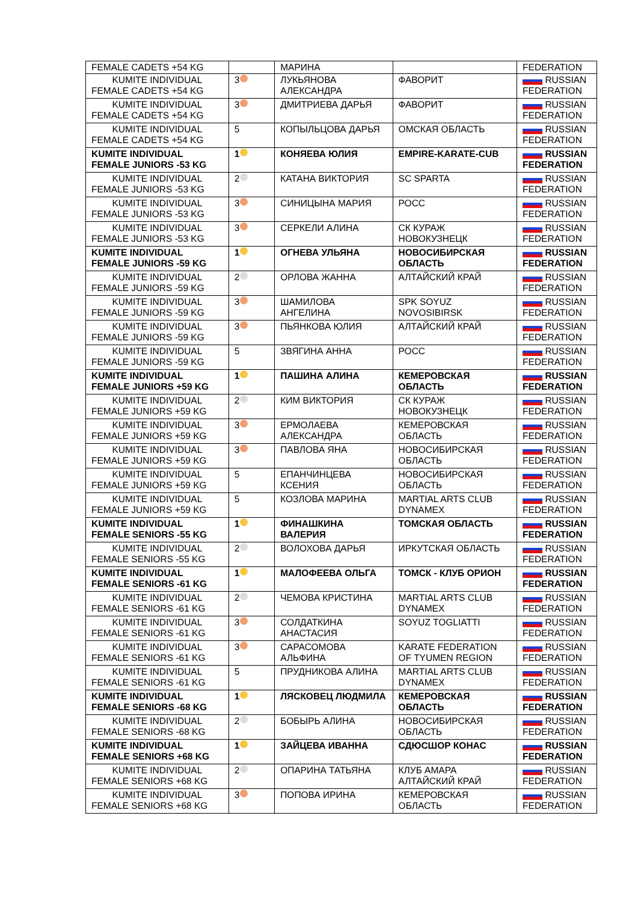| FEMALE CADETS +54 KG | | МАРИНА | | FEDERATION |
| KUMITE INDIVIDUAL FEMALE CADETS +54 KG | 3 | ЛУКЬЯНОВА АЛЕКСАНДРА | ФАВОРИТ | RUSSIAN FEDERATION |
| KUMITE INDIVIDUAL FEMALE CADETS +54 KG | 3 | ДМИТРИЕВА ДАРЬЯ | ФАВОРИТ | RUSSIAN FEDERATION |
| KUMITE INDIVIDUAL FEMALE CADETS +54 KG | 5 | КОПЫЛЬЦОВА ДАРЬЯ | ОМСКАЯ ОБЛАСТЬ | RUSSIAN FEDERATION |
| KUMITE INDIVIDUAL FEMALE JUNIORS -53 KG | 1 | КОНЯЕВА ЮЛИЯ | EMPIRE-KARATE-CUB | RUSSIAN FEDERATION |
| KUMITE INDIVIDUAL FEMALE JUNIORS -53 KG | 2 | КАТАНА ВИКТОРИЯ | SC SPARTA | RUSSIAN FEDERATION |
| KUMITE INDIVIDUAL FEMALE JUNIORS -53 KG | 3 | СИНИЦЫНА МАРИЯ | РОСС | RUSSIAN FEDERATION |
| KUMITE INDIVIDUAL FEMALE JUNIORS -53 KG | 3 | СЕРКЕЛИ АЛИНА | СК КУРАЖ НОВОКУЗНЕЦК | RUSSIAN FEDERATION |
| KUMITE INDIVIDUAL FEMALE JUNIORS -59 KG | 1 | ОГНЕВА УЛЬЯНА | НОВОСИБИРСКАЯ ОБЛАСТЬ | RUSSIAN FEDERATION |
| KUMITE INDIVIDUAL FEMALE JUNIORS -59 KG | 2 | ОРЛОВА ЖАННА | АЛТАЙСКИЙ КРАЙ | RUSSIAN FEDERATION |
| KUMITE INDIVIDUAL FEMALE JUNIORS -59 KG | 3 | ШАМИЛОВА АНГЕЛИНА | SPK SOYUZ NOVOSIBIRSK | RUSSIAN FEDERATION |
| KUMITE INDIVIDUAL FEMALE JUNIORS -59 KG | 3 | ПЬЯНКОВА ЮЛИЯ | АЛТАЙСКИЙ КРАЙ | RUSSIAN FEDERATION |
| KUMITE INDIVIDUAL FEMALE JUNIORS -59 KG | 5 | ЗВЯГИНА АННА | РОСС | RUSSIAN FEDERATION |
| KUMITE INDIVIDUAL FEMALE JUNIORS +59 KG | 1 | ПАШИНА АЛИНА | КЕМЕРОВСКАЯ ОБЛАСТЬ | RUSSIAN FEDERATION |
| KUMITE INDIVIDUAL FEMALE JUNIORS +59 KG | 2 | КИМ ВИКТОРИЯ | СК КУРАЖ НОВОКУЗНЕЦК | RUSSIAN FEDERATION |
| KUMITE INDIVIDUAL FEMALE JUNIORS +59 KG | 3 | ЕРМОЛАЕВА АЛЕКСАНДРА | КЕМЕРОВСКАЯ ОБЛАСТЬ | RUSSIAN FEDERATION |
| KUMITE INDIVIDUAL FEMALE JUNIORS +59 KG | 3 | ПАВЛОВА ЯНА | НОВОСИБИРСКАЯ ОБЛАСТЬ | RUSSIAN FEDERATION |
| KUMITE INDIVIDUAL FEMALE JUNIORS +59 KG | 5 | ЕПАНЧИНЦЕВА КСЕНИЯ | НОВОСИБИРСКАЯ ОБЛАСТЬ | RUSSIAN FEDERATION |
| KUMITE INDIVIDUAL FEMALE JUNIORS +59 KG | 5 | КОЗЛОВА МАРИНА | MARTIAL ARTS CLUB DYNAMEX | RUSSIAN FEDERATION |
| KUMITE INDIVIDUAL FEMALE SENIORS -55 KG | 1 | ФИНАШКИНА ВАЛЕРИЯ | ТОМСКАЯ ОБЛАСТЬ | RUSSIAN FEDERATION |
| KUMITE INDIVIDUAL FEMALE SENIORS -55 KG | 2 | ВОЛОХОВА ДАРЬЯ | ИРКУТСКАЯ ОБЛАСТЬ | RUSSIAN FEDERATION |
| KUMITE INDIVIDUAL FEMALE SENIORS -61 KG | 1 | МАЛОФЕЕВА ОЛЬГА | ТОМСК - КЛУБ ОРИОН | RUSSIAN FEDERATION |
| KUMITE INDIVIDUAL FEMALE SENIORS -61 KG | 2 | ЧЕМОВА КРИСТИНА | MARTIAL ARTS CLUB DYNAMEX | RUSSIAN FEDERATION |
| KUMITE INDIVIDUAL FEMALE SENIORS -61 KG | 3 | СОЛДАТКИНА АНАСТАСИЯ | SOYUZ TOGLIATTI | RUSSIAN FEDERATION |
| KUMITE INDIVIDUAL FEMALE SENIORS -61 KG | 3 | САРАСОМОВА АЛЬФИНА | KARATE FEDERATION OF TYUMEN REGION | RUSSIAN FEDERATION |
| KUMITE INDIVIDUAL FEMALE SENIORS -61 KG | 5 | ПРУДНИКОВА АЛИНА | MARTIAL ARTS CLUB DYNAMEX | RUSSIAN FEDERATION |
| KUMITE INDIVIDUAL FEMALE SENIORS -68 KG | 1 | ЛЯСКОВЕЦ ЛЮДМИЛА | КЕМЕРОВСКАЯ ОБЛАСТЬ | RUSSIAN FEDERATION |
| KUMITE INDIVIDUAL FEMALE SENIORS -68 KG | 2 | БОБЫРЬ АЛИНА | НОВОСИБИРСКАЯ ОБЛАСТЬ | RUSSIAN FEDERATION |
| KUMITE INDIVIDUAL FEMALE SENIORS +68 KG | 1 | ЗАЙЦЕВА ИВАННА | СДЮСШОР КОНАС | RUSSIAN FEDERATION |
| KUMITE INDIVIDUAL FEMALE SENIORS +68 KG | 2 | ОПАРИНА ТАТЬЯНА | КЛУБ АМАРА АЛТАЙСКИЙ КРАЙ | RUSSIAN FEDERATION |
| KUMITE INDIVIDUAL FEMALE SENIORS +68 KG | 3 | ПОПОВА ИРИНА | КЕМЕРОВСКАЯ ОБЛАСТЬ | RUSSIAN FEDERATION |